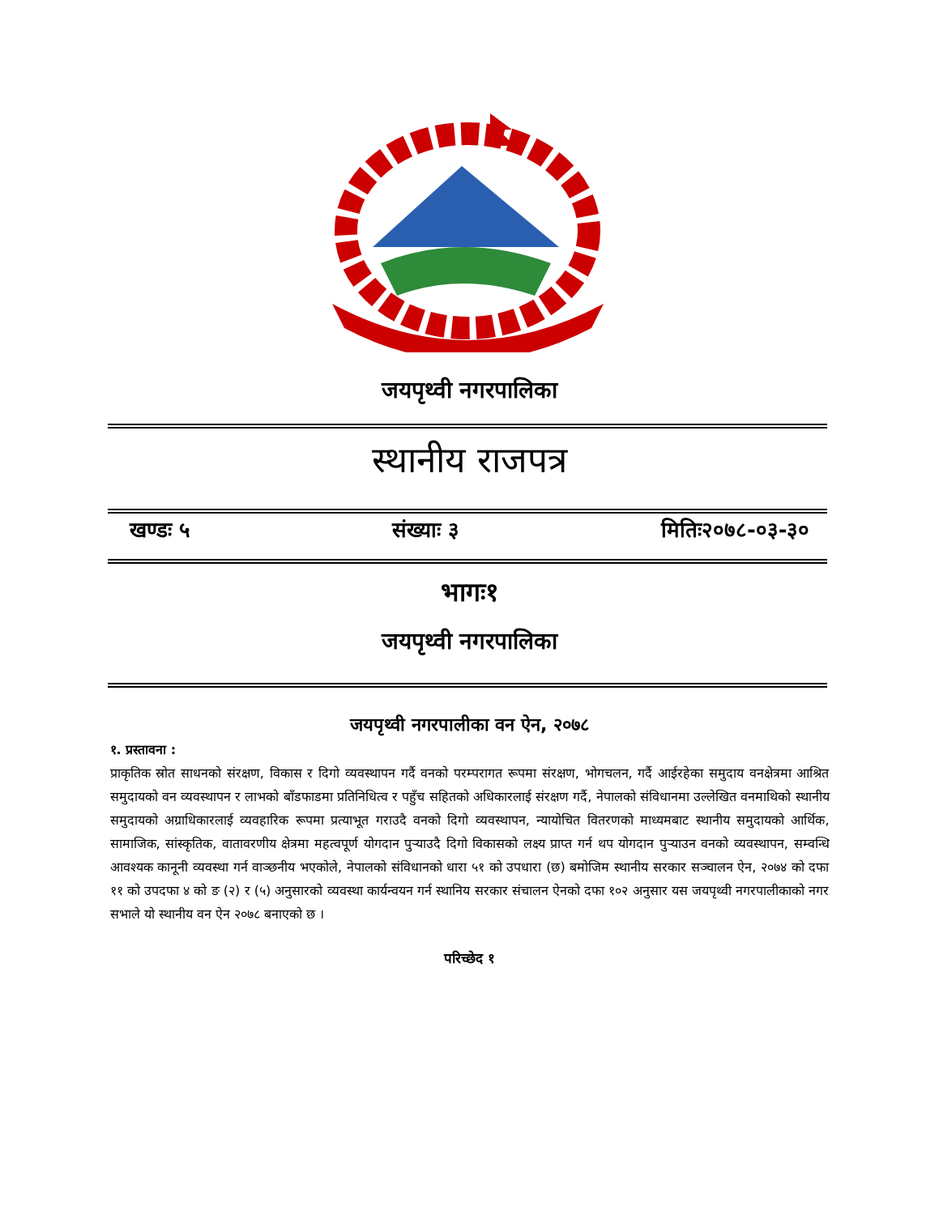जयपृथ्वी नगरपालिका
स्थानीय राजपत्र
खण्डः ५ संख्याः ३ मितिः२०७८-०३-३०
भागः१
जयपृथ्वी नगरपालिका
जयपृथ्वी नगरपालीका वन ऐन, २०७८
१. प्रस्तावना :
प्राकृतिक स्रोत साधनको संरक्षण, विकास र दिगो व्यवस्थापन गर्दै वनको परम्परागत रूपमा संरक्षण, भोगचलन, गर्दै आईरहेका समुदाय वनक्षेत्रमा आश्रित समुदायको वन व्यवस्थापन र लाभको बाँडफाडमा प्रतिनिधित्व र पहुँच सहितको अधिकारलाई संरक्षण गर्दै, नेपालको संविधानमा उल्लेखित वनमाथिको स्थानीय समुदायको अग्राधिकारलाई व्यवहारिक रूपमा प्रत्याभूत गराउदै वनको दिगो व्यवस्थापन, न्यायोचित वितरणको माध्यमबाट स्थानीय समुदायको आर्थिक, सामाजिक, सांस्कृतिक, वातावरणीय क्षेत्रमा महत्वपूर्ण योगदान पुऱ्याउदै दिगो विकासको लक्ष्य प्राप्त गर्न थप योगदान पुऱ्याउन वनको व्यवस्थापन, सम्वन्धि आवश्यक कानूनी व्यवस्था गर्न वाञ्छनीय भएकोले, नेपालको संविधानको धारा ५१ को उपधारा (छ) बमोजिम स्थानीय सरकार सञ्चालन ऐन, २०७४ को दफा ११ को उपदफा ४ को ङ (२) र (५) अनुसारको व्यवस्था कार्यन्वयन गर्न स्थानिय सरकार संचालन ऐनको दफा १०२ अनुसार यस जयपृथ्वी नगरपालीकाको नगर सभाले यो स्थानीय वन ऐन २०७८ बनाएको छ ।
परिच्छेद १